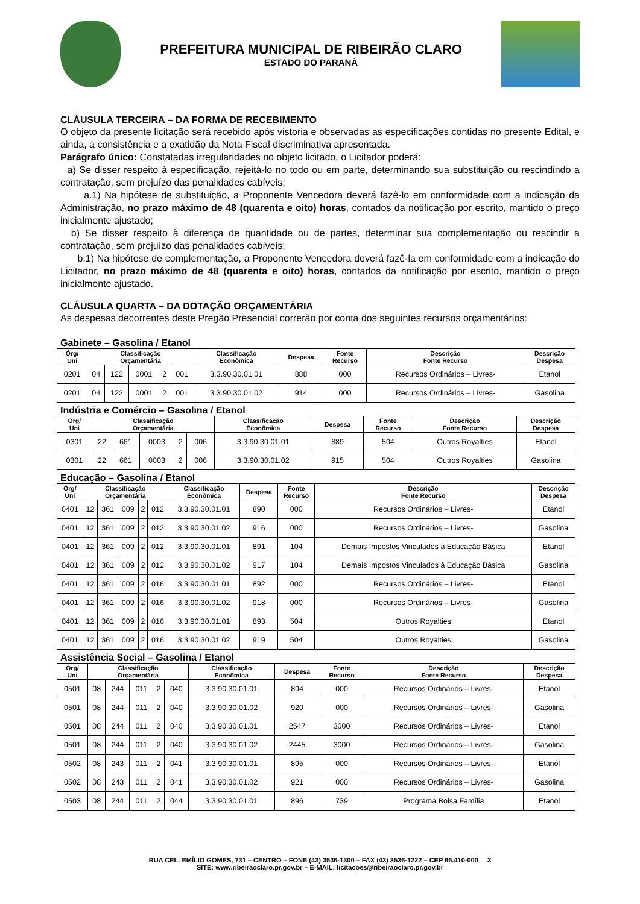PREFEITURA MUNICIPAL DE RIBEIRÃO CLARO
ESTADO DO PARANÁ
CLÁUSULA TERCEIRA – DA FORMA DE RECEBIMENTO
O objeto da presente licitação será recebido após vistoria e observadas as especificações contidas no presente Edital, e ainda, a consistência e a exatidão da Nota Fiscal discriminativa apresentada.
Parágrafo único: Constatadas irregularidades no objeto licitado, o Licitador poderá:
a) Se disser respeito à especificação, rejeitá-lo no todo ou em parte, determinando sua substituição ou rescindindo a contratação, sem prejuízo das penalidades cabíveis;
a.1) Na hipótese de substituição, a Proponente Vencedora deverá fazê-lo em conformidade com a indicação da Administração, no prazo máximo de 48 (quarenta e oito) horas, contados da notificação por escrito, mantido o preço inicialmente ajustado;
b) Se disser respeito à diferença de quantidade ou de partes, determinar sua complementação ou rescindir a contratação, sem prejuízo das penalidades cabíveis;
b.1) Na hipótese de complementação, a Proponente Vencedora deverá fazê-la em conformidade com a indicação do Licitador, no prazo máximo de 48 (quarenta e oito) horas, contados da notificação por escrito, mantido o preço inicialmente ajustado.
CLÁUSULA QUARTA – DA DOTAÇÃO ORÇAMENTÁRIA
As despesas decorrentes deste Pregão Presencial correrão por conta dos seguintes recursos orçamentários:
Gabinete – Gasolina / Etanol
| Órg/ Uni | Classificação Orçamentária | | | | | Classificação Econômica | Despesa | Fonte Recurso | Descrição Fonte Recurso | Descrição Despesa |
| --- | --- | --- | --- | --- | --- | --- | --- | --- | --- | --- |
| 0201 | 04 | 122 | 0001 | 2 | 001 | 3.3.90.30.01.01 | 888 | 000 | Recursos Ordinários – Livres- | Etanol |
| 0201 | 04 | 122 | 0001 | 2 | 001 | 3.3.90.30.01.02 | 914 | 000 | Recursos Ordinários – Livres- | Gasolina |
Indústria e Comércio – Gasolina / Etanol
| Órg/ Uni | Classificação Orçamentária | | | | | Classificação Econômica | Despesa | Fonte Recurso | Descrição Fonte Recurso | Descrição Despesa |
| --- | --- | --- | --- | --- | --- | --- | --- | --- | --- | --- |
| 0301 | 22 | 661 | 0003 | 2 | 006 | 3.3.90.30.01.01 | 889 | 504 | Outros Royalties | Etanol |
| 0301 | 22 | 661 | 0003 | 2 | 006 | 3.3.90.30.01.02 | 915 | 504 | Outros Royalties | Gasolina |
Educação – Gasolina / Etanol
| Órg/ Uni | Classificação Orçamentária | | | | | Classificação Econômica | Despesa | Fonte Recurso | Descrição Fonte Recurso | Descrição Despesa |
| --- | --- | --- | --- | --- | --- | --- | --- | --- | --- | --- |
| 0401 | 12 | 361 | 009 | 2 | 012 | 3.3.90.30.01.01 | 890 | 000 | Recursos Ordinários – Livres- | Etanol |
| 0401 | 12 | 361 | 009 | 2 | 012 | 3.3.90.30.01.02 | 916 | 000 | Recursos Ordinários – Livres- | Gasolina |
| 0401 | 12 | 361 | 009 | 2 | 012 | 3.3.90.30.01.01 | 891 | 104 | Demais Impostos Vinculados à Educação Básica | Etanol |
| 0401 | 12 | 361 | 009 | 2 | 012 | 3.3.90.30.01.02 | 917 | 104 | Demais Impostos Vinculados à Educação Básica | Gasolina |
| 0401 | 12 | 361 | 009 | 2 | 016 | 3.3.90.30.01.01 | 892 | 000 | Recursos Ordinários – Livres- | Etanol |
| 0401 | 12 | 361 | 009 | 2 | 016 | 3.3.90.30.01.02 | 918 | 000 | Recursos Ordinários – Livres- | Gasolina |
| 0401 | 12 | 361 | 009 | 2 | 016 | 3.3.90.30.01.01 | 893 | 504 | Outros Royalties | Etanol |
| 0401 | 12 | 361 | 009 | 2 | 016 | 3.3.90.30.01.02 | 919 | 504 | Outros Royalties | Gasolina |
Assistência Social – Gasolina / Etanol
| Órg/ Uni | Classificação Orçamentária | | | | | Classificação Econômica | Despesa | Fonte Recurso | Descrição Fonte Recurso | Descrição Despesa |
| --- | --- | --- | --- | --- | --- | --- | --- | --- | --- | --- |
| 0501 | 08 | 244 | 011 | 2 | 040 | 3.3.90.30.01.01 | 894 | 000 | Recursos Ordinários – Livres- | Etanol |
| 0501 | 08 | 244 | 011 | 2 | 040 | 3.3.90.30.01.02 | 920 | 000 | Recursos Ordinários – Livres- | Gasolina |
| 0501 | 08 | 244 | 011 | 2 | 040 | 3.3.90.30.01.01 | 2547 | 3000 | Recursos Ordinários – Livres- | Etanol |
| 0501 | 08 | 244 | 011 | 2 | 040 | 3.3.90.30.01.02 | 2445 | 3000 | Recursos Ordinários – Livres- | Gasolina |
| 0502 | 08 | 243 | 011 | 2 | 041 | 3.3.90.30.01.01 | 895 | 000 | Recursos Ordinários – Livres- | Etanol |
| 0502 | 08 | 243 | 011 | 2 | 041 | 3.3.90.30.01.02 | 921 | 000 | Recursos Ordinários – Livres- | Gasolina |
| 0503 | 08 | 244 | 011 | 2 | 044 | 3.3.90.30.01.01 | 896 | 739 | Programa Bolsa Família | Etanol |
RUA CEL. EMÍLIO GOMES, 731 – CENTRO – FONE (43) 3536-1300 – FAX (43) 3536-1222 – CEP 86.410-000 3
SITE: www.ribeiraoclaro.pr.gov.br – E-MAIL: licitacoes@ribeiraoclaro.pr.gov.br